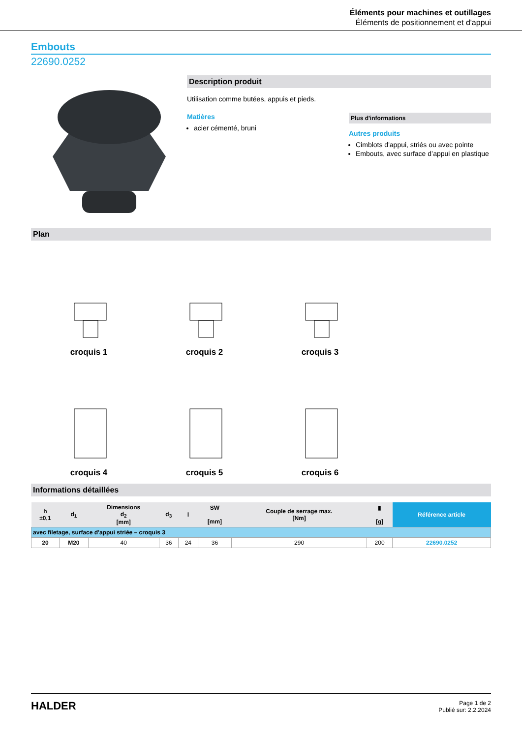Éléments pour machines et outillages
Éléments de positionnement et d'appui
Embouts
22690.0252
Description produit
Utilisation comme butées, appuis et pieds.
Matières
acier cémenté, bruni
Plus d'informations
Autres produits
Cimblots d'appui, striés ou avec pointe
Embouts, avec surface d’appui en plastique
Plan
croquis 1
croquis 2
croquis 3
croquis 4
croquis 5
croquis 6
Informations détaillées
| h ±0,1 | d<sub>1</sub> | Dimensions d<sub>2</sub> [mm] | d<sub>3</sub> | l | SW [mm] | Couple de serrage max. [Nm] | ▮ [g] | Référence article |
| --- | --- | --- | --- | --- | --- | --- | --- | --- |
| avec filetage, surface d'appui striée – croquis 3 | | | | | | | | |
| 20 | M20 | 40 | 36 | 24 | 36 | 290 | 200 | 22690.0252 |
HALDER
Page 1 de 2
Publié sur: 2.2.2024